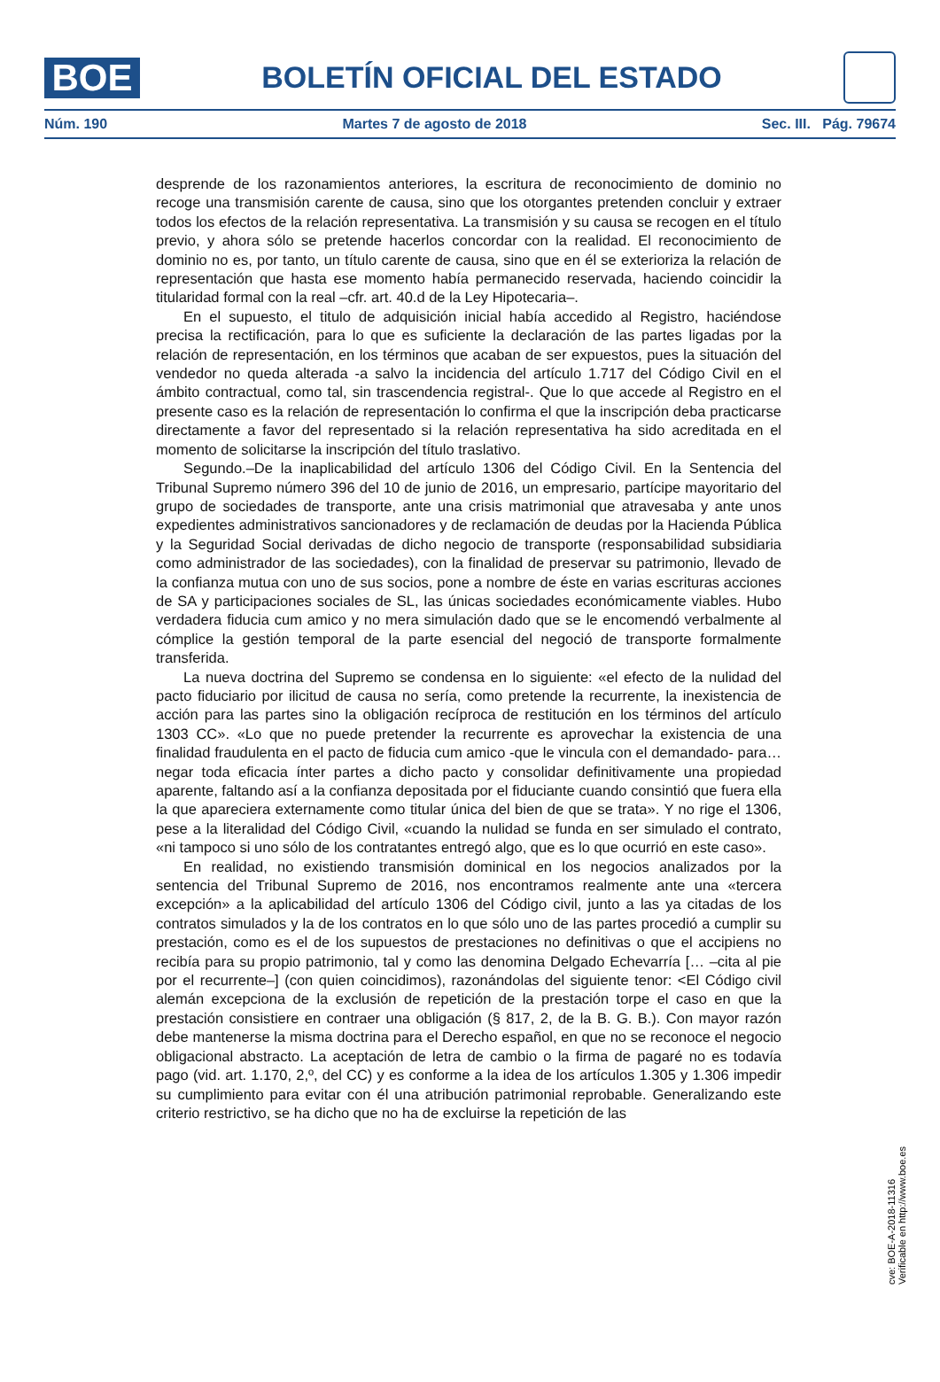BOE
BOLETÍN OFICIAL DEL ESTADO
Núm. 190 Martes 7 de agosto de 2018 Sec. III. Pág. 79674
desprende de los razonamientos anteriores, la escritura de reconocimiento de dominio no recoge una transmisión carente de causa, sino que los otorgantes pretenden concluir y extraer todos los efectos de la relación representativa. La transmisión y su causa se recogen en el título previo, y ahora sólo se pretende hacerlos concordar con la realidad. El reconocimiento de dominio no es, por tanto, un título carente de causa, sino que en él se exterioriza la relación de representación que hasta ese momento había permanecido reservada, haciendo coincidir la titularidad formal con la real –cfr. art. 40.d de la Ley Hipotecaria–.
En el supuesto, el titulo de adquisición inicial había accedido al Registro, haciéndose precisa la rectificación, para lo que es suficiente la declaración de las partes ligadas por la relación de representación, en los términos que acaban de ser expuestos, pues la situación del vendedor no queda alterada -a salvo la incidencia del artículo 1.717 del Código Civil en el ámbito contractual, como tal, sin trascendencia registral-. Que lo que accede al Registro en el presente caso es la relación de representación lo confirma el que la inscripción deba practicarse directamente a favor del representado si la relación representativa ha sido acreditada en el momento de solicitarse la inscripción del título traslativo.
Segundo.–De la inaplicabilidad del artículo 1306 del Código Civil. En la Sentencia del Tribunal Supremo número 396 del 10 de junio de 2016, un empresario, partícipe mayoritario del grupo de sociedades de transporte, ante una crisis matrimonial que atravesaba y ante unos expedientes administrativos sancionadores y de reclamación de deudas por la Hacienda Pública y la Seguridad Social derivadas de dicho negocio de transporte (responsabilidad subsidiaria como administrador de las sociedades), con la finalidad de preservar su patrimonio, llevado de la confianza mutua con uno de sus socios, pone a nombre de éste en varias escrituras acciones de SA y participaciones sociales de SL, las únicas sociedades económicamente viables. Hubo verdadera fiducia cum amico y no mera simulación dado que se le encomendó verbalmente al cómplice la gestión temporal de la parte esencial del negoció de transporte formalmente transferida.
La nueva doctrina del Supremo se condensa en lo siguiente: «el efecto de la nulidad del pacto fiduciario por ilicitud de causa no sería, como pretende la recurrente, la inexistencia de acción para las partes sino la obligación recíproca de restitución en los términos del artículo 1303 CC». «Lo que no puede pretender la recurrente es aprovechar la existencia de una finalidad fraudulenta en el pacto de fiducia cum amico -que le vincula con el demandado- para… negar toda eficacia ínter partes a dicho pacto y consolidar definitivamente una propiedad aparente, faltando así a la confianza depositada por el fiduciante cuando consintió que fuera ella la que apareciera externamente como titular única del bien de que se trata». Y no rige el 1306, pese a la literalidad del Código Civil, «cuando la nulidad se funda en ser simulado el contrato, «ni tampoco si uno sólo de los contratantes entregó algo, que es lo que ocurrió en este caso».
En realidad, no existiendo transmisión dominical en los negocios analizados por la sentencia del Tribunal Supremo de 2016, nos encontramos realmente ante una «tercera excepción» a la aplicabilidad del artículo 1306 del Código civil, junto a las ya citadas de los contratos simulados y la de los contratos en lo que sólo uno de las partes procedió a cumplir su prestación, como es el de los supuestos de prestaciones no definitivas o que el accipiens no recibía para su propio patrimonio, tal y como las denomina Delgado Echevarría [… –cita al pie por el recurrente–] (con quien coincidimos), razonándolas del siguiente tenor: <El Código civil alemán excepciona de la exclusión de repetición de la prestación torpe el caso en que la prestación consistiere en contraer una obligación (§ 817, 2, de la B. G. B.). Con mayor razón debe mantenerse la misma doctrina para el Derecho español, en que no se reconoce el negocio obligacional abstracto. La aceptación de letra de cambio o la firma de pagaré no es todavía pago (vid. art. 1.170, 2,º, del CC) y es conforme a la idea de los artículos 1.305 y 1.306 impedir su cumplimiento para evitar con él una atribución patrimonial reprobable. Generalizando este criterio restrictivo, se ha dicho que no ha de excluirse la repetición de las
cve: BOE-A-2018-11316
Verificable en http://www.boe.es